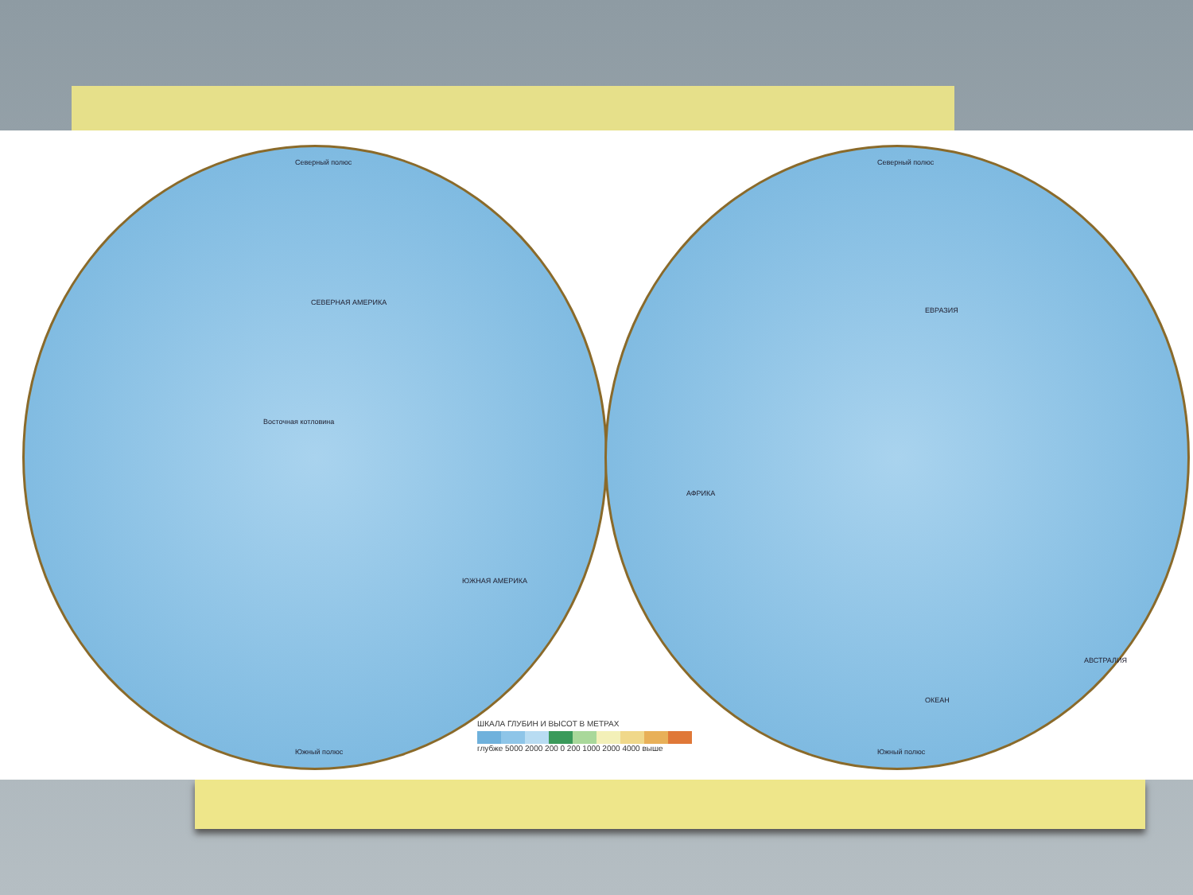Северный полюс
Южный полюс
СЕВЕРНАЯ АМЕРИКА
ЮЖНАЯ АМЕРИКА
Восточная котловина
Северный полюс
Южный полюс
АФРИКА
ЕВРАЗИЯ
АВСТРАЛИЯ
ОКЕАН
ШКАЛА ГЛУБИН И ВЫСОТ В МЕТРАХ
глубже 5000 2000 200 0 200 1000 2000 4000 выше